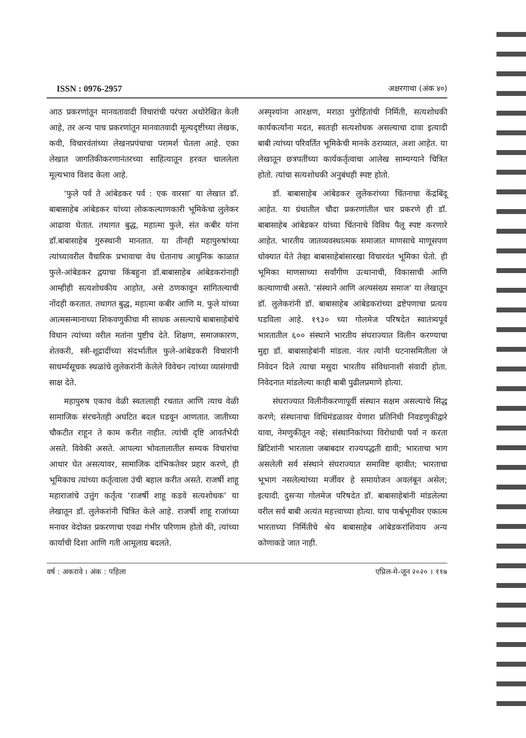ISSN : 0976-2957 अक्षरगाथा (अंक ४०)
आठ प्रकरणांतून मानवतावादी विचारांची परंपरा अधोरेखित केली आहे, तर अन्य पाच प्रकरणांतून मानवातवादी मूल्यदृष्टीच्या लेखक, कवी, विचारवंतांच्या लेखनप्रपंचाचा परामर्श घेतला आहे. एका लेखात जागतिकीकरणानंतरच्या साहित्यातून हरवत चाललेला मूल्यभाव विशद केला आहे.
‘फुले पर्व ते आंबेडकर पर्व : एक वारसा’ या लेखात डॉ. बाबासाहेब आंबेडकर यांच्या लोककल्याणकारी भूमिकेचा लुलेकर आढावा घेतात. तथागत बुद्ध, महात्मा फुले, संत कबीर यांना डॉ.बाबासाहेब गुरुस्थानी मानतात. या तीनही महापुरुषांच्या त्यांच्यावरील वैचारिक प्रभावाचा वेध घेतानाच आधुनिक काळात फुले-आंबेडकर द्वयाचा किंबहुना डॉ.बाबासाहेब आंबेडकरांनाही आम्हीही सत्यशोधकीय आहोत, असे ठणकावून सांगितल्याची नोंदही करतात. तथागत बुद्ध, महात्मा कबीर आणि म. फुले यांच्या आत्मसन्मानाच्या शिकवणुकीचा मी साधक असल्याचे बाबासाहेबांचे विधान त्यांच्या वरील मतांना पुष्टीच देते. शिक्षण, समाजकारण, शेतकरी, स्त्री-शूद्रादींच्या संदर्भातील फुले-आंबेडकरी विचारांनी साधर्म्यसूचक स्थळांचे लुलेकरांनी केलेले विवेचन त्यांच्या व्यासंगाची साक्ष देते.
महापुरुष एकाच वेळी स्वतःलाही रचतात आणि त्याच वेळी सामाजिक संरचनेतही अघटित बदल घडवून आणतात. जातीच्या चौकटीत राहून ते काम करीत नाहीत. त्यांची दृष्टि आवर्तभेदी असते. विवेकी असते. आपल्या भोवतालातील सम्यक विचारांचा आधार घेत असत्यावर, सामाजिक दांभिकतेवर प्रहार करणे, ही भूमिकाच त्यांच्या कर्तृत्वाला उंची बहाल करीत असते. राजर्षी शाहू महाराजांचे उत्तुंग कर्तृत्व ‘राजर्षी शाहू कडवे सत्यशोधक’ या लेखातून डॉ. लुलेकरांनी चित्रित केले आहे. राजर्षी शाहू राजांच्या मनावर वेदोक्त प्रकरणाचा एवढा गंभीर परिणाम होतो की, त्यांच्या कार्याची दिशा आणि गती आमूलाग्र बदलते.
अस्पृश्यांना आरक्षण, मराठा पुरोहितांची निर्मिती, सत्यशोधकी कार्यकर्त्यांना मदत, स्वतःही सत्यशोधक असल्याचा दावा इत्यादी बाबी त्यांच्या परिवर्तित भूमिकेची मानके ठराव्यात, अशा आहेत. या लेखातून छत्रपतींच्या कार्यकर्तृत्वाचा आलेख साम्यग्याने चित्रित होतो. त्यांचा सत्यशोधकी अनुबंधही स्पष्ट होतो.
डॉ. बाबासाहेब आंबेडकर लुलेकरांच्या चिंतनाचा केंद्रबिंदू आहेत. या ग्रंथातील चौदा प्रकरणांतील चार प्रकरणे ही डॉ. बाबासाहेब आंबेडकर यांच्या चिंतनाचे विविध पैलू स्पष्ट करणारे आहेत. भारतीय जातव्यवस्थात्मक समाजात माणसाचे माणूसपण धोक्यात येते तेव्हा बाबासाहेबांसारखा विचारवंत भूमिका घेतो. ही भूमिका माणसाच्या सर्वांगीण उत्थानाची, विकासाची आणि कल्याणाची असते. ‘संस्थाने आणि अल्पसंख्य समाज’ या लेखातून डॉ. लुलेकरांनी डॉ. बाबासाहेब आंबेडकरांच्या द्रष्टेपणाचा प्रत्यय घडविला आहे. १९३० च्या गोलमेज परिषदेत स्वातंत्र्यपूर्व भारतातील ६०० संस्थाने भारतीय संघराज्यात विलीन करण्याचा मुद्दा डॉ. बाबासाहेबांनी मांडला. नंतर त्यांनी घटनासमितीला जे निवेदन दिले त्याचा मसुदा भारतीय संविधानाशी संवादी होता. निवेदनात मांडलेल्या काही बाबी पुढीलप्रमाणे होत्या.
संघराज्यात विलीनीकरणापूर्वी संस्थान सक्षम असल्याचे सिद्ध करणे; संस्थानाचा विधिमंडळावर येणारा प्रतिनिधी निवडणुकीद्वारे यावा, नेमणुकीतून नव्हे; संस्थानिकांच्या विरोधाची पर्वा न करता ब्रिटिशांनी भारताला जबाबदार राज्यपद्धती द्यावी; भारताचा भाग असलेली सर्व संस्थाने संघराज्यात समाविष्ट व्हावीत; भारताचा भूभाग नसलेल्यांच्या मर्जीवर हे समायोजन अवलंबून असेल; इत्यादी. दुसऱ्या गोलमेज परिषदेत डॉ. बाबासाहेबांनी मांडलेल्या वरील सर्व बाबी अत्यंत महत्त्वाच्या होत्या. याच पार्श्वभूमीवर एकात्म भारताच्या निर्मितीचे श्रेय बाबासाहेब आंबेडकरांशिवाय अन्य कोणाकडे जात नाही.
वर्ष : अकरावे । अंक : पहिला एप्रिल-मे-जून २०२० । ११७